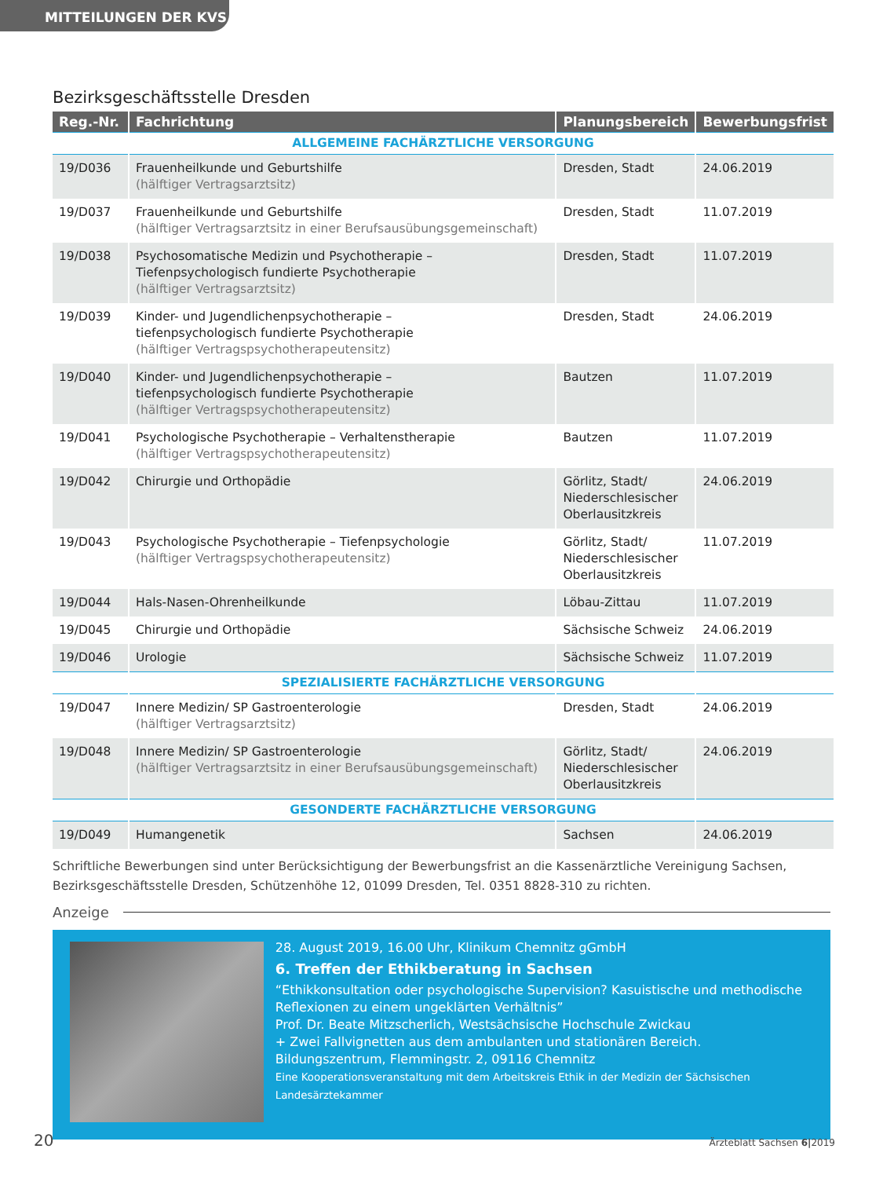MITTEILUNGEN DER KVS
Bezirksgeschäftsstelle Dresden
| Reg.-Nr. | Fachrichtung | Planungsbereich | Bewerbungsfrist |
| --- | --- | --- | --- |
| ALLGEMEINE FACHÄRZTLICHE VERSORGUNG | | | |
| 19/D036 | Frauenheilkunde und Geburtshilfe (hälftiger Vertragsarztsitz) | Dresden, Stadt | 24.06.2019 |
| 19/D037 | Frauenheilkunde und Geburtshilfe (hälftiger Vertragsarztsitz in einer Berufsausübungsgemeinschaft) | Dresden, Stadt | 11.07.2019 |
| 19/D038 | Psychosomatische Medizin und Psychotherapie – Tiefenpsychologisch fundierte Psychotherapie (hälftiger Vertragsarztsitz) | Dresden, Stadt | 11.07.2019 |
| 19/D039 | Kinder- und Jugendlichenpsychotherapie – tiefenpsychologisch fundierte Psychotherapie (hälftiger Vertragspsychotherapeutensitz) | Dresden, Stadt | 24.06.2019 |
| 19/D040 | Kinder- und Jugendlichenpsychotherapie – tiefenpsychologisch fundierte Psychotherapie (hälftiger Vertragspsychotherapeutensitz) | Bautzen | 11.07.2019 |
| 19/D041 | Psychologische Psychotherapie – Verhaltenstherapie (hälftiger Vertragspsychotherapeutensitz) | Bautzen | 11.07.2019 |
| 19/D042 | Chirurgie und Orthopädie | Görlitz, Stadt/ Niederschlesischer Oberlausitzkreis | 24.06.2019 |
| 19/D043 | Psychologische Psychotherapie – Tiefenpsychologie (hälftiger Vertragspsychotherapeutensitz) | Görlitz, Stadt/ Niederschlesischer Oberlausitzkreis | 11.07.2019 |
| 19/D044 | Hals-Nasen-Ohrenheilkunde | Löbau-Zittau | 11.07.2019 |
| 19/D045 | Chirurgie und Orthopädie | Sächsische Schweiz | 24.06.2019 |
| 19/D046 | Urologie | Sächsische Schweiz | 11.07.2019 |
| SPEZIALISIERTE FACHÄRZTLICHE VERSORGUNG | | | |
| 19/D047 | Innere Medizin/ SP Gastroenterologie (hälftiger Vertragsarztsitz) | Dresden, Stadt | 24.06.2019 |
| 19/D048 | Innere Medizin/ SP Gastroenterologie (hälftiger Vertragsarztsitz in einer Berufsausübungsgemeinschaft) | Görlitz, Stadt/ Niederschlesischer Oberlausitzkreis | 24.06.2019 |
| GESONDERTE FACHÄRZTLICHE VERSORGUNG | | | |
| 19/D049 | Humangenetik | Sachsen | 24.06.2019 |
Schriftliche Bewerbungen sind unter Berücksichtigung der Bewerbungsfrist an die Kassenärztliche Vereinigung Sachsen, Bezirksgeschäftsstelle Dresden, Schützenhöhe 12, 01099 Dresden, Tel. 0351 8828-310 zu richten.
Anzeige
28. August 2019, 16.00 Uhr, Klinikum Chemnitz gGmbH
6. Treffen der Ethikberatung in Sachsen
“Ethikkonsultation oder psychologische Supervision? Kasuistische und methodische Reflexionen zu einem ungeklärten Verhältnis”
Prof. Dr. Beate Mitzscherlich, Westsächsische Hochschule Zwickau
+ Zwei Fallvignetten aus dem ambulanten und stationären Bereich.
Bildungszentrum, Flemmingstr. 2, 09116 Chemnitz
Eine Kooperationsveranstaltung mit dem Arbeitskreis Ethik in der Medizin der Sächsischen Landesärztekammer
20 Ärzteblatt Sachsen 6|2019